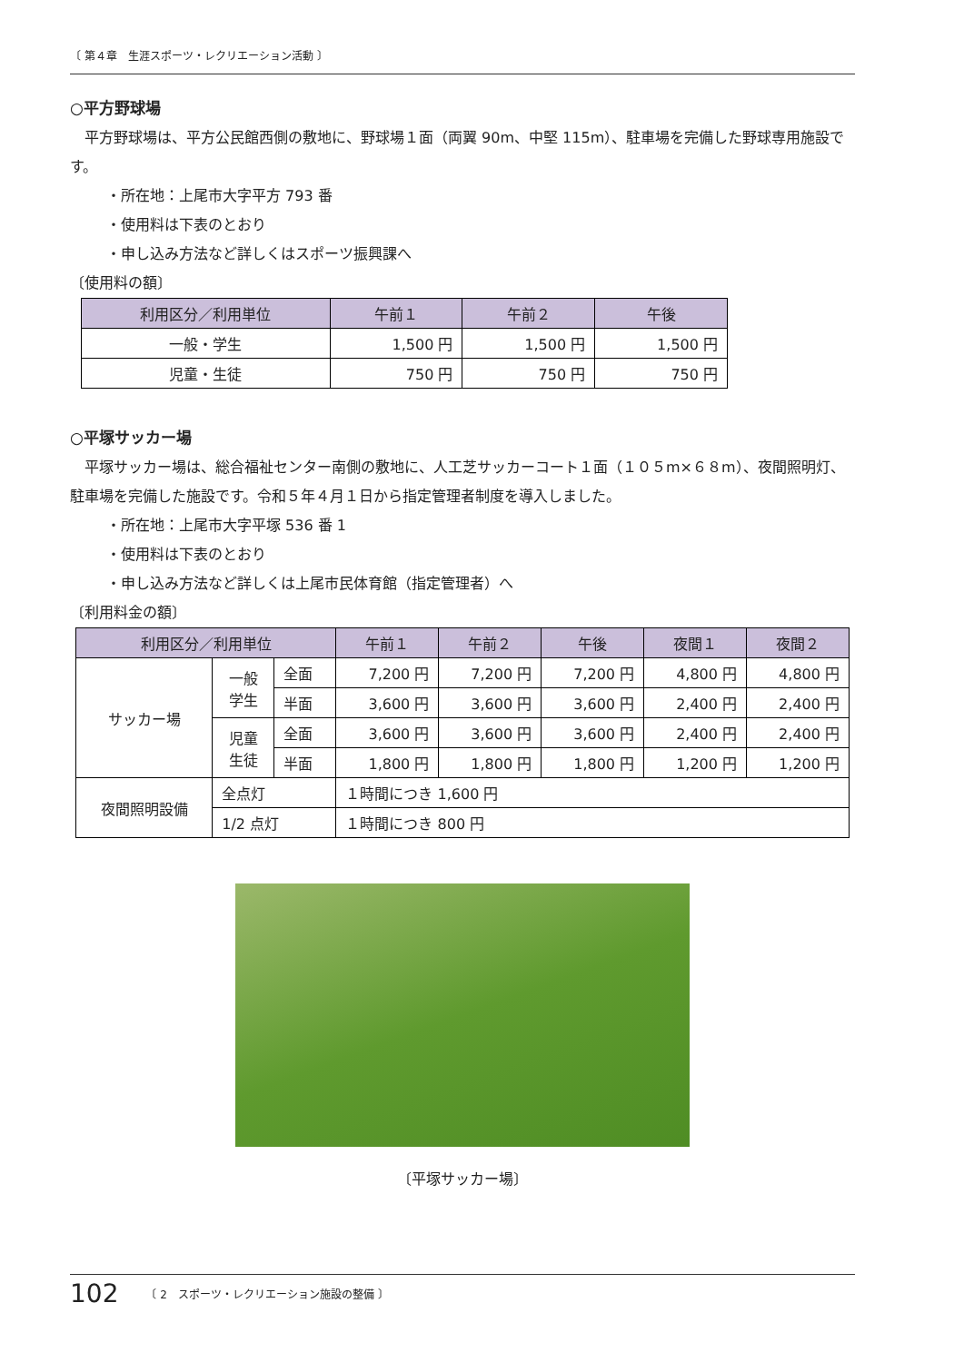〔 第４章　生涯スポーツ・レクリエーション活動 〕
○平方野球場
　平方野球場は、平方公民館西側の敷地に、野球場１面（両翼 90m、中堅 115m）、駐車場を完備した野球専用施設です。
・所在地：上尾市大字平方 793 番
・使用料は下表のとおり
・申し込み方法など詳しくはスポーツ振興課へ
〔使用料の額〕
| 利用区分／利用単位 | 午前１ | 午前２ | 午後 |
| --- | --- | --- | --- |
| 一般・学生 | 1,500 円 | 1,500 円 | 1,500 円 |
| 児童・生徒 | 750 円 | 750 円 | 750 円 |
○平塚サッカー場
　平塚サッカー場は、総合福祉センター南側の敷地に、人工芝サッカーコート１面（１０５m×６８m）、夜間照明灯、駐車場を完備した施設です。令和５年４月１日から指定管理者制度を導入しました。
・所在地：上尾市大字平塚 536 番 1
・使用料は下表のとおり
・申し込み方法など詳しくは上尾市民体育館（指定管理者）へ
〔利用料金の額〕
| 利用区分／利用単位 | | | 午前１ | 午前２ | 午後 | 夜間１ | 夜間２ |
| --- | --- | --- | --- | --- | --- | --- | --- |
| サッカー場 | 一般 学生 | 全面 | 7,200 円 | 7,200 円 | 7,200 円 | 4,800 円 | 4,800 円 |
| | | 半面 | 3,600 円 | 3,600 円 | 3,600 円 | 2,400 円 | 2,400 円 |
| | 児童 生徒 | 全面 | 3,600 円 | 3,600 円 | 3,600 円 | 2,400 円 | 2,400 円 |
| | | 半面 | 1,800 円 | 1,800 円 | 1,800 円 | 1,200 円 | 1,200 円 |
| 夜間照明設備 | 全点灯 | | １時間につき 1,600 円 | | | | |
| | 1/2 点灯 | | １時間につき 800 円 | | | | |
〔平塚サッカー場〕
102 〔 2　スポーツ・レクリエーション施設の整備 〕